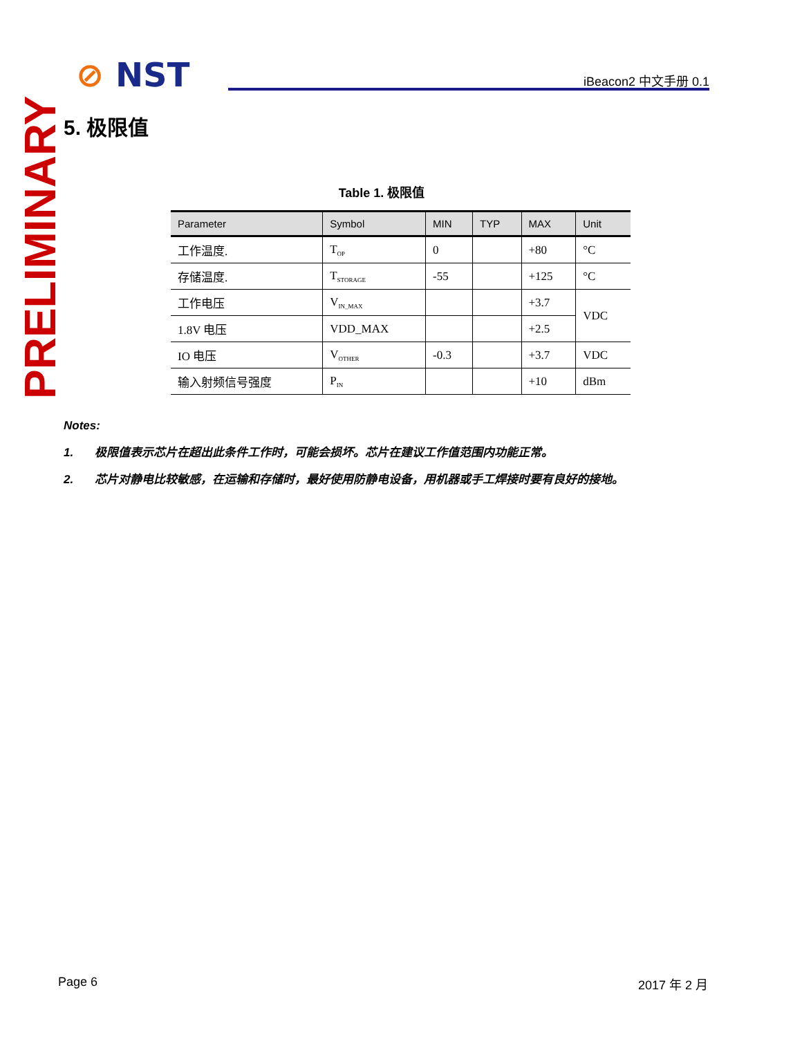⊘ NST iBeacon2 中文手册 0.1
PRELIMINARY
5. 极限值
Table 1. 极限值
| Parameter | Symbol | MIN | TYP | MAX | Unit |
| --- | --- | --- | --- | --- | --- |
| 工作温度. | T<sub>OP</sub> | 0 | | +80 | °C |
| 存储温度. | T<sub>STORAGE</sub> | -55 | | +125 | °C |
| 工作电压 | V<sub>IN_MAX</sub> | | | +3.7 | VDC |
| 1.8V 电压 | VDD_MAX | | | +2.5 | |
| IO 电压 | V<sub>OTHER</sub> | -0.3 | | +3.7 | VDC |
| 输入射频信号强度 | P<sub>IN</sub> | | | +10 | dBm |
Notes:
1. 极限值表示芯片在超出此条件工作时，可能会损坏。芯片在建议工作值范围内功能正常。
2. 芯片对静电比较敏感，在运输和存储时，最好使用防静电设备，用机器或手工焊接时要有良好的接地。
Page 6 2017 年 2 月